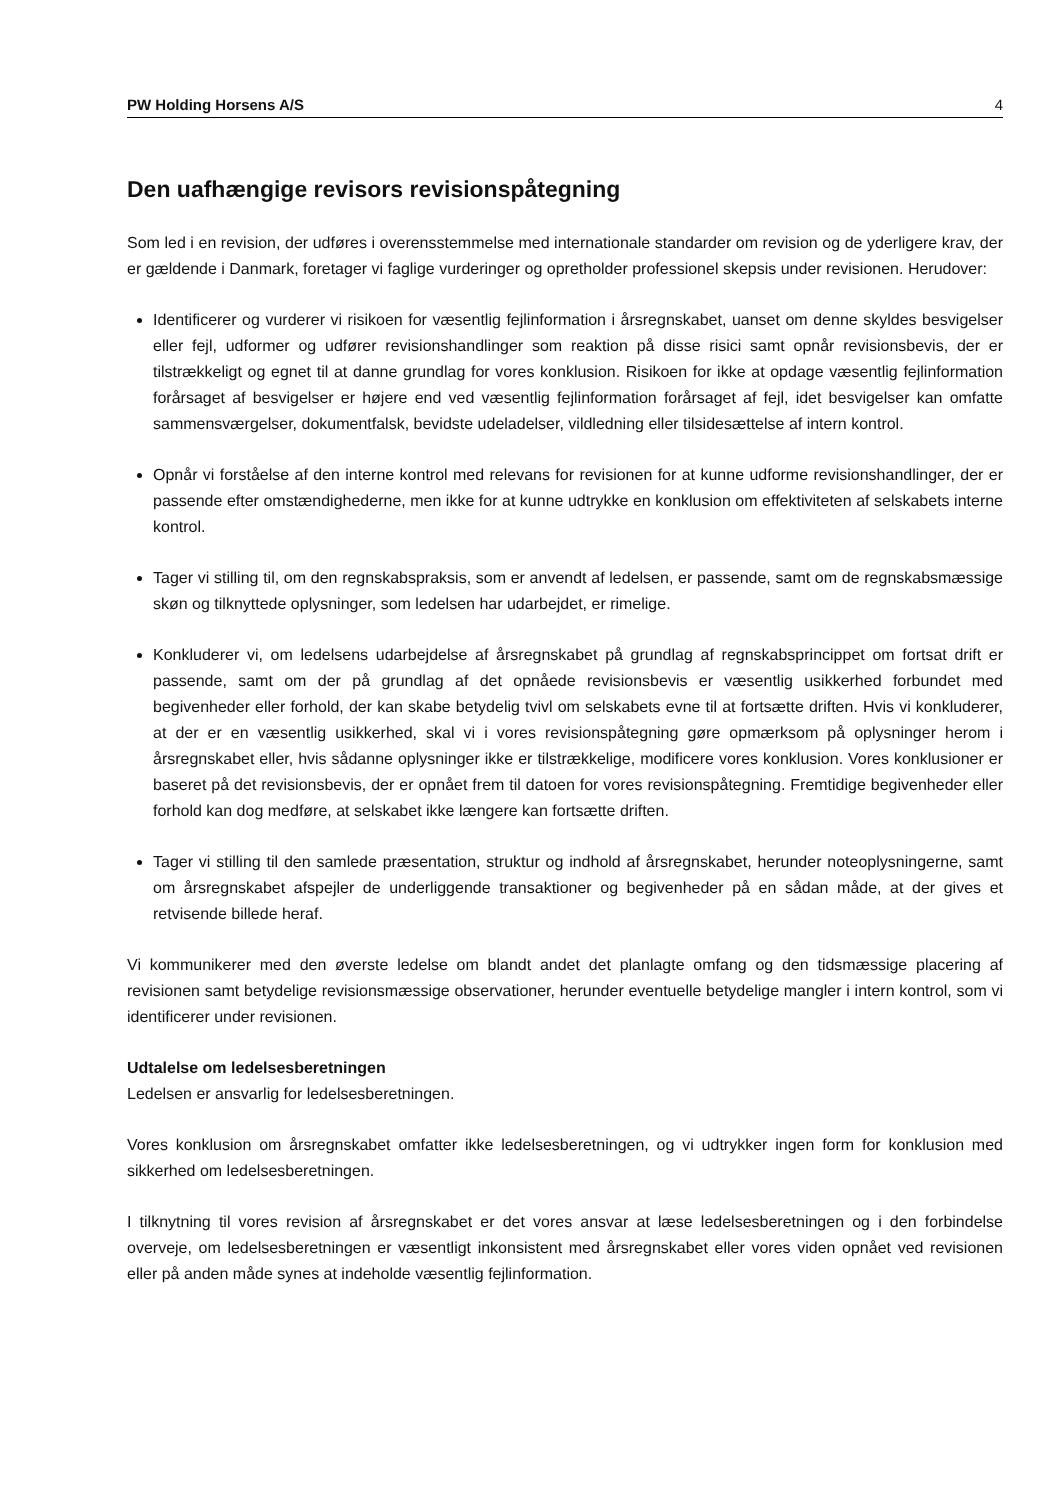PW Holding Horsens A/S 4
Den uafhængige revisors revisionspåtegning
Som led i en revision, der udføres i overensstemmelse med internationale standarder om revision og de yderligere krav, der er gældende i Danmark, foretager vi faglige vurderinger og opretholder professionel skepsis under revisionen. Herudover:
Identificerer og vurderer vi risikoen for væsentlig fejlinformation i årsregnskabet, uanset om denne skyldes besvigelser eller fejl, udformer og udfører revisionshandlinger som reaktion på disse risici samt opnår revisionsbevis, der er tilstrækkeligt og egnet til at danne grundlag for vores konklusion. Risikoen for ikke at opdage væsentlig fejlinformation forårsaget af besvigelser er højere end ved væsentlig fejlinformation forårsaget af fejl, idet besvigelser kan omfatte sammensværgelser, dokumentfalsk, bevidste udeladelser, vildledning eller tilsidesættelse af intern kontrol.
Opnår vi forståelse af den interne kontrol med relevans for revisionen for at kunne udforme revisionshandlinger, der er passende efter omstændighederne, men ikke for at kunne udtrykke en konklusion om effektiviteten af selskabets interne kontrol.
Tager vi stilling til, om den regnskabspraksis, som er anvendt af ledelsen, er passende, samt om de regnskabsmæssige skøn og tilknyttede oplysninger, som ledelsen har udarbejdet, er rimelige.
Konkluderer vi, om ledelsens udarbejdelse af årsregnskabet på grundlag af regnskabsprincippet om fortsat drift er passende, samt om der på grundlag af det opnåede revisionsbevis er væsentlig usikkerhed forbundet med begivenheder eller forhold, der kan skabe betydelig tvivl om selskabets evne til at fortsætte driften. Hvis vi konkluderer, at der er en væsentlig usikkerhed, skal vi i vores revisionspåtegning gøre opmærksom på oplysninger herom i årsregnskabet eller, hvis sådanne oplysninger ikke er tilstrækkelige, modificere vores konklusion. Vores konklusioner er baseret på det revisionsbevis, der er opnået frem til datoen for vores revisionspåtegning. Fremtidige begivenheder eller forhold kan dog medføre, at selskabet ikke længere kan fortsætte driften.
Tager vi stilling til den samlede præsentation, struktur og indhold af årsregnskabet, herunder noteoplysningerne, samt om årsregnskabet afspejler de underliggende transaktioner og begivenheder på en sådan måde, at der gives et retvisende billede heraf.
Vi kommunikerer med den øverste ledelse om blandt andet det planlagte omfang og den tidsmæssige placering af revisionen samt betydelige revisionsmæssige observationer, herunder eventuelle betydelige mangler i intern kontrol, som vi identificerer under revisionen.
Udtalelse om ledelsesberetningen
Ledelsen er ansvarlig for ledelsesberetningen.
Vores konklusion om årsregnskabet omfatter ikke ledelsesberetningen, og vi udtrykker ingen form for konklusion med sikkerhed om ledelsesberetningen.
I tilknytning til vores revision af årsregnskabet er det vores ansvar at læse ledelsesberetningen og i den forbindelse overveje, om ledelsesberetningen er væsentligt inkonsistent med årsregnskabet eller vores viden opnået ved revisionen eller på anden måde synes at indeholde væsentlig fejlinformation.